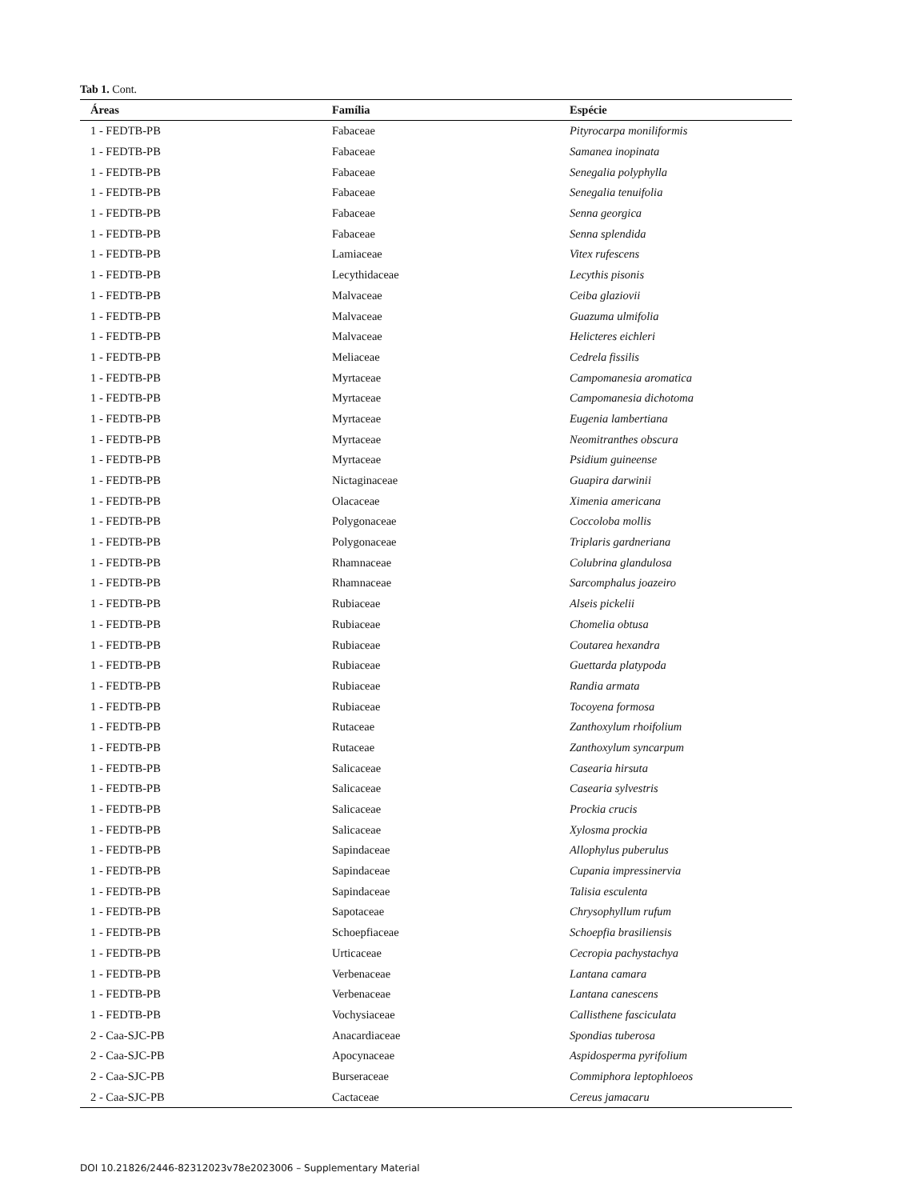Tab 1. Cont.
| Áreas | Família | Espécie |
| --- | --- | --- |
| 1 - FEDTB-PB | Fabaceae | Pityrocarpa moniliformis |
| 1 - FEDTB-PB | Fabaceae | Samanea inopinata |
| 1 - FEDTB-PB | Fabaceae | Senegalia polyphylla |
| 1 - FEDTB-PB | Fabaceae | Senegalia tenuifolia |
| 1 - FEDTB-PB | Fabaceae | Senna georgica |
| 1 - FEDTB-PB | Fabaceae | Senna splendida |
| 1 - FEDTB-PB | Lamiaceae | Vitex rufescens |
| 1 - FEDTB-PB | Lecythidaceae | Lecythis pisonis |
| 1 - FEDTB-PB | Malvaceae | Ceiba glaziovii |
| 1 - FEDTB-PB | Malvaceae | Guazuma ulmifolia |
| 1 - FEDTB-PB | Malvaceae | Helicteres eichleri |
| 1 - FEDTB-PB | Meliaceae | Cedrela fissilis |
| 1 - FEDTB-PB | Myrtaceae | Campomanesia aromatica |
| 1 - FEDTB-PB | Myrtaceae | Campomanesia dichotoma |
| 1 - FEDTB-PB | Myrtaceae | Eugenia lambertiana |
| 1 - FEDTB-PB | Myrtaceae | Neomitranthes obscura |
| 1 - FEDTB-PB | Myrtaceae | Psidium guineense |
| 1 - FEDTB-PB | Nictaginaceae | Guapira darwinii |
| 1 - FEDTB-PB | Olacaceae | Ximenia americana |
| 1 - FEDTB-PB | Polygonaceae | Coccoloba mollis |
| 1 - FEDTB-PB | Polygonaceae | Triplaris gardneriana |
| 1 - FEDTB-PB | Rhamnaceae | Colubrina glandulosa |
| 1 - FEDTB-PB | Rhamnaceae | Sarcomphalus joazeiro |
| 1 - FEDTB-PB | Rubiaceae | Alseis pickelii |
| 1 - FEDTB-PB | Rubiaceae | Chomelia obtusa |
| 1 - FEDTB-PB | Rubiaceae | Coutarea hexandra |
| 1 - FEDTB-PB | Rubiaceae | Guettarda platypoda |
| 1 - FEDTB-PB | Rubiaceae | Randia armata |
| 1 - FEDTB-PB | Rubiaceae | Tocoyena formosa |
| 1 - FEDTB-PB | Rutaceae | Zanthoxylum rhoifolium |
| 1 - FEDTB-PB | Rutaceae | Zanthoxylum syncarpum |
| 1 - FEDTB-PB | Salicaceae | Casearia hirsuta |
| 1 - FEDTB-PB | Salicaceae | Casearia sylvestris |
| 1 - FEDTB-PB | Salicaceae | Prockia crucis |
| 1 - FEDTB-PB | Salicaceae | Xylosma prockia |
| 1 - FEDTB-PB | Sapindaceae | Allophylus puberulus |
| 1 - FEDTB-PB | Sapindaceae | Cupania impressinervia |
| 1 - FEDTB-PB | Sapindaceae | Talisia esculenta |
| 1 - FEDTB-PB | Sapotaceae | Chrysophyllum rufum |
| 1 - FEDTB-PB | Schoepfiaceae | Schoepfia brasiliensis |
| 1 - FEDTB-PB | Urticaceae | Cecropia pachystachya |
| 1 - FEDTB-PB | Verbenaceae | Lantana camara |
| 1 - FEDTB-PB | Verbenaceae | Lantana canescens |
| 1 - FEDTB-PB | Vochysiaceae | Callisthene fasciculata |
| 2 - Caa-SJC-PB | Anacardiaceae | Spondias tuberosa |
| 2 - Caa-SJC-PB | Apocynaceae | Aspidosperma pyrifolium |
| 2 - Caa-SJC-PB | Burseraceae | Commiphora leptophloeos |
| 2 - Caa-SJC-PB | Cactaceae | Cereus jamacaru |
DOI 10.21826/2446-82312023v78e2023006 – Supplementary Material